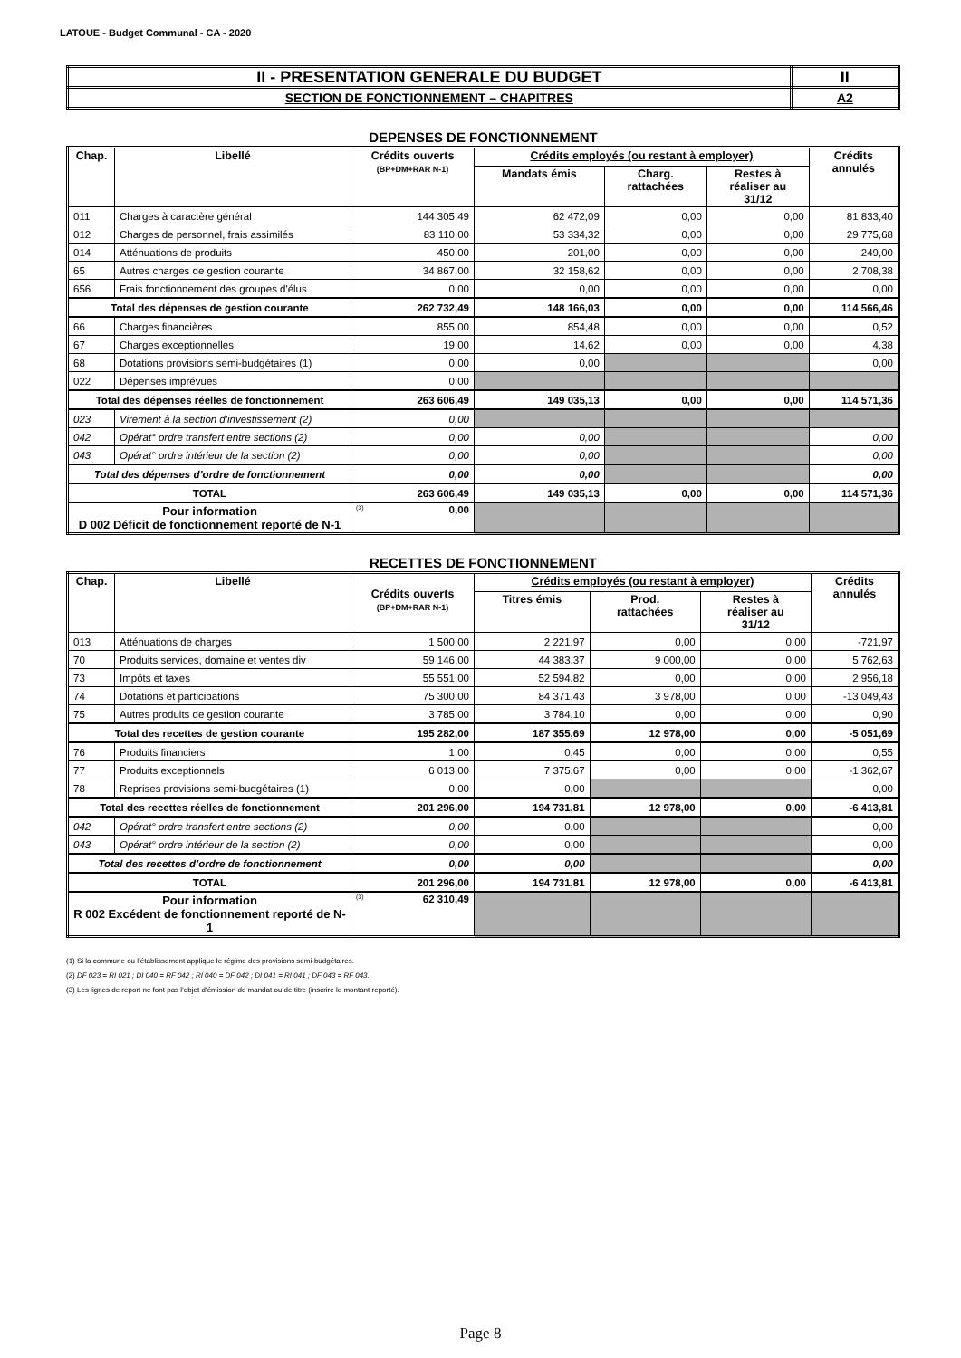LATOUE - Budget Communal - CA - 2020
| II - PRESENTATION GENERALE DU BUDGET | II |
| SECTION DE FONCTIONNEMENT – CHAPITRES | A2 |
DEPENSES DE FONCTIONNEMENT
| Chap. | Libellé | Crédits ouverts (BP+DM+RAR N-1) | Crédits employés (ou restant à employer) | | | Crédits annulés |
| --- | --- | --- | --- | --- | --- | --- |
| | | | Mandats émis | Charg. rattachées | Restes à réaliser au 31/12 | |
| 011 | Charges à caractère général | 144 305,49 | 62 472,09 | 0,00 | 0,00 | 81 833,40 |
| 012 | Charges de personnel, frais assimilés | 83 110,00 | 53 334,32 | 0,00 | 0,00 | 29 775,68 |
| 014 | Atténuations de produits | 450,00 | 201,00 | 0,00 | 0,00 | 249,00 |
| 65 | Autres charges de gestion courante | 34 867,00 | 32 158,62 | 0,00 | 0,00 | 2 708,38 |
| 656 | Frais fonctionnement des groupes d'élus | 0,00 | 0,00 | 0,00 | 0,00 | 0,00 |
| Total des dépenses de gestion courante | | 262 732,49 | 148 166,03 | 0,00 | 0,00 | 114 566,46 |
| 66 | Charges financières | 855,00 | 854,48 | 0,00 | 0,00 | 0,52 |
| 67 | Charges exceptionnelles | 19,00 | 14,62 | 0,00 | 0,00 | 4,38 |
| 68 | Dotations provisions semi-budgétaires (1) | 0,00 | 0,00 | | | 0,00 |
| 022 | Dépenses imprévues | 0,00 | | | | |
| Total des dépenses réelles de fonctionnement | | 263 606,49 | 149 035,13 | 0,00 | 0,00 | 114 571,36 |
| 023 | Virement à la section d'investissement (2) | 0,00 | | | | |
| 042 | Opérat° ordre transfert entre sections (2) | 0,00 | 0,00 | | | 0,00 |
| 043 | Opérat° ordre intérieur de la section (2) | 0,00 | 0,00 | | | 0,00 |
| Total des dépenses d’ordre de fonctionnement | | 0,00 | 0,00 | | | 0,00 |
| TOTAL | | 263 606,49 | 149 035,13 | 0,00 | 0,00 | 114 571,36 |
| Pour information D 002 Déficit de fonctionnement reporté de N-1 | | (3) 0,00 | | | | |
RECETTES DE FONCTIONNEMENT
| Chap. | Libellé | Crédits ouverts (BP+DM+RAR N-1) | Crédits employés (ou restant à employer) | | | Crédits annulés |
| --- | --- | --- | --- | --- | --- | --- |
| | | | Titres émis | Prod. rattachées | Restes à réaliser au 31/12 | |
| 013 | Atténuations de charges | 1 500,00 | 2 221,97 | 0,00 | 0,00 | -721,97 |
| 70 | Produits services, domaine et ventes div | 59 146,00 | 44 383,37 | 9 000,00 | 0,00 | 5 762,63 |
| 73 | Impôts et taxes | 55 551,00 | 52 594,82 | 0,00 | 0,00 | 2 956,18 |
| 74 | Dotations et participations | 75 300,00 | 84 371,43 | 3 978,00 | 0,00 | -13 049,43 |
| 75 | Autres produits de gestion courante | 3 785,00 | 3 784,10 | 0,00 | 0,00 | 0,90 |
| Total des recettes de gestion courante | | 195 282,00 | 187 355,69 | 12 978,00 | 0,00 | -5 051,69 |
| 76 | Produits financiers | 1,00 | 0,45 | 0,00 | 0,00 | 0,55 |
| 77 | Produits exceptionnels | 6 013,00 | 7 375,67 | 0,00 | 0,00 | -1 362,67 |
| 78 | Reprises provisions semi-budgétaires (1) | 0,00 | 0,00 | | | 0,00 |
| Total des recettes réelles de fonctionnement | | 201 296,00 | 194 731,81 | 12 978,00 | 0,00 | -6 413,81 |
| 042 | Opérat° ordre transfert entre sections (2) | 0,00 | 0,00 | | | 0,00 |
| 043 | Opérat° ordre intérieur de la section (2) | 0,00 | 0,00 | | | 0,00 |
| Total des recettes d’ordre de fonctionnement | | 0,00 | 0,00 | | | 0,00 |
| TOTAL | | 201 296,00 | 194 731,81 | 12 978,00 | 0,00 | -6 413,81 |
| Pour information R 002 Excédent de fonctionnement reporté de N-1 | | (3) 62 310,49 | | | | |
(1) Si la commune ou l’établissement applique le régime des provisions semi-budgétaires.
(2) DF 023 = RI 021 ; DI 040 = RF 042 ; RI 040 = DF 042 ; DI 041 = RI 041 ; DF 043 = RF 043.
(3) Les lignes de report ne font pas l’objet d’émission de mandat ou de titre (inscrire le montant reporté).
Page 8